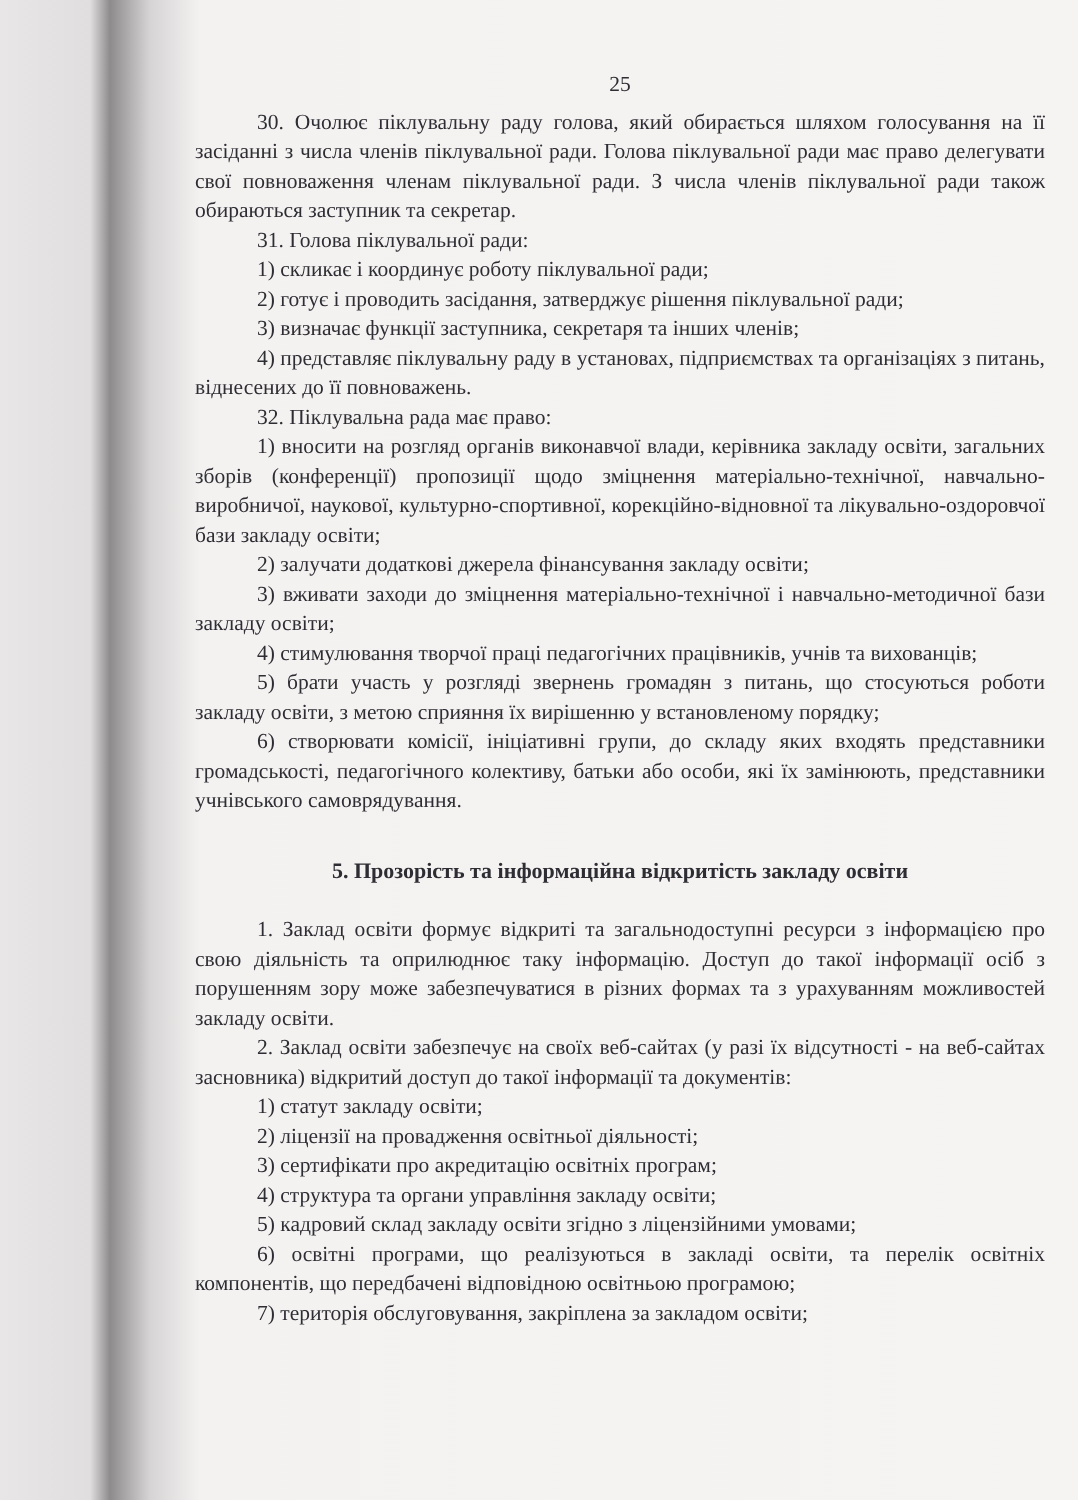25
30. Очолює піклувальну раду голова, який обирається шляхом голосування на її засіданні з числа членів піклувальної ради. Голова піклувальної ради має право делегувати свої повноваження членам піклувальної ради. З числа членів піклувальної ради також обираються заступник та секретар.
31. Голова піклувальної ради:
1) скликає і координує роботу піклувальної ради;
2) готує і проводить засідання, затверджує рішення піклувальної ради;
3) визначає функції заступника, секретаря та інших членів;
4) представляє піклувальну раду в установах, підприємствах та організаціях з питань, віднесених до її повноважень.
32. Піклувальна рада має право:
1) вносити на розгляд органів виконавчої влади, керівника закладу освіти, загальних зборів (конференції) пропозиції щодо зміцнення матеріально-технічної, навчально-виробничої, наукової, культурно-спортивної, корекційно-відновної та лікувально-оздоровчої бази закладу освіти;
2) залучати додаткові джерела фінансування закладу освіти;
3) вживати заходи до зміцнення матеріально-технічної і навчально-методичної бази закладу освіти;
4) стимулювання творчої праці педагогічних працівників, учнів та вихованців;
5) брати участь у розгляді звернень громадян з питань, що стосуються роботи закладу освіти, з метою сприяння їх вирішенню у встановленому порядку;
6) створювати комісії, ініціативні групи, до складу яких входять представники громадськості, педагогічного колективу, батьки або особи, які їх замінюють, представники учнівського самоврядування.
5. Прозорість та інформаційна відкритість закладу освіти
1. Заклад освіти формує відкриті та загальнодоступні ресурси з інформацією про свою діяльність та оприлюднює таку інформацію. Доступ до такої інформації осіб з порушенням зору може забезпечуватися в різних формах та з урахуванням можливостей закладу освіти.
2. Заклад освіти забезпечує на своїх веб-сайтах (у разі їх відсутності - на веб-сайтах засновника) відкритий доступ до такої інформації та документів:
1) статут закладу освіти;
2) ліцензії на провадження освітньої діяльності;
3) сертифікати про акредитацію освітніх програм;
4) структура та органи управління закладу освіти;
5) кадровий склад закладу освіти згідно з ліцензійними умовами;
6) освітні програми, що реалізуються в закладі освіти, та перелік освітніх компонентів, що передбачені відповідною освітньою програмою;
7) територія обслуговування, закріплена за закладом освіти;